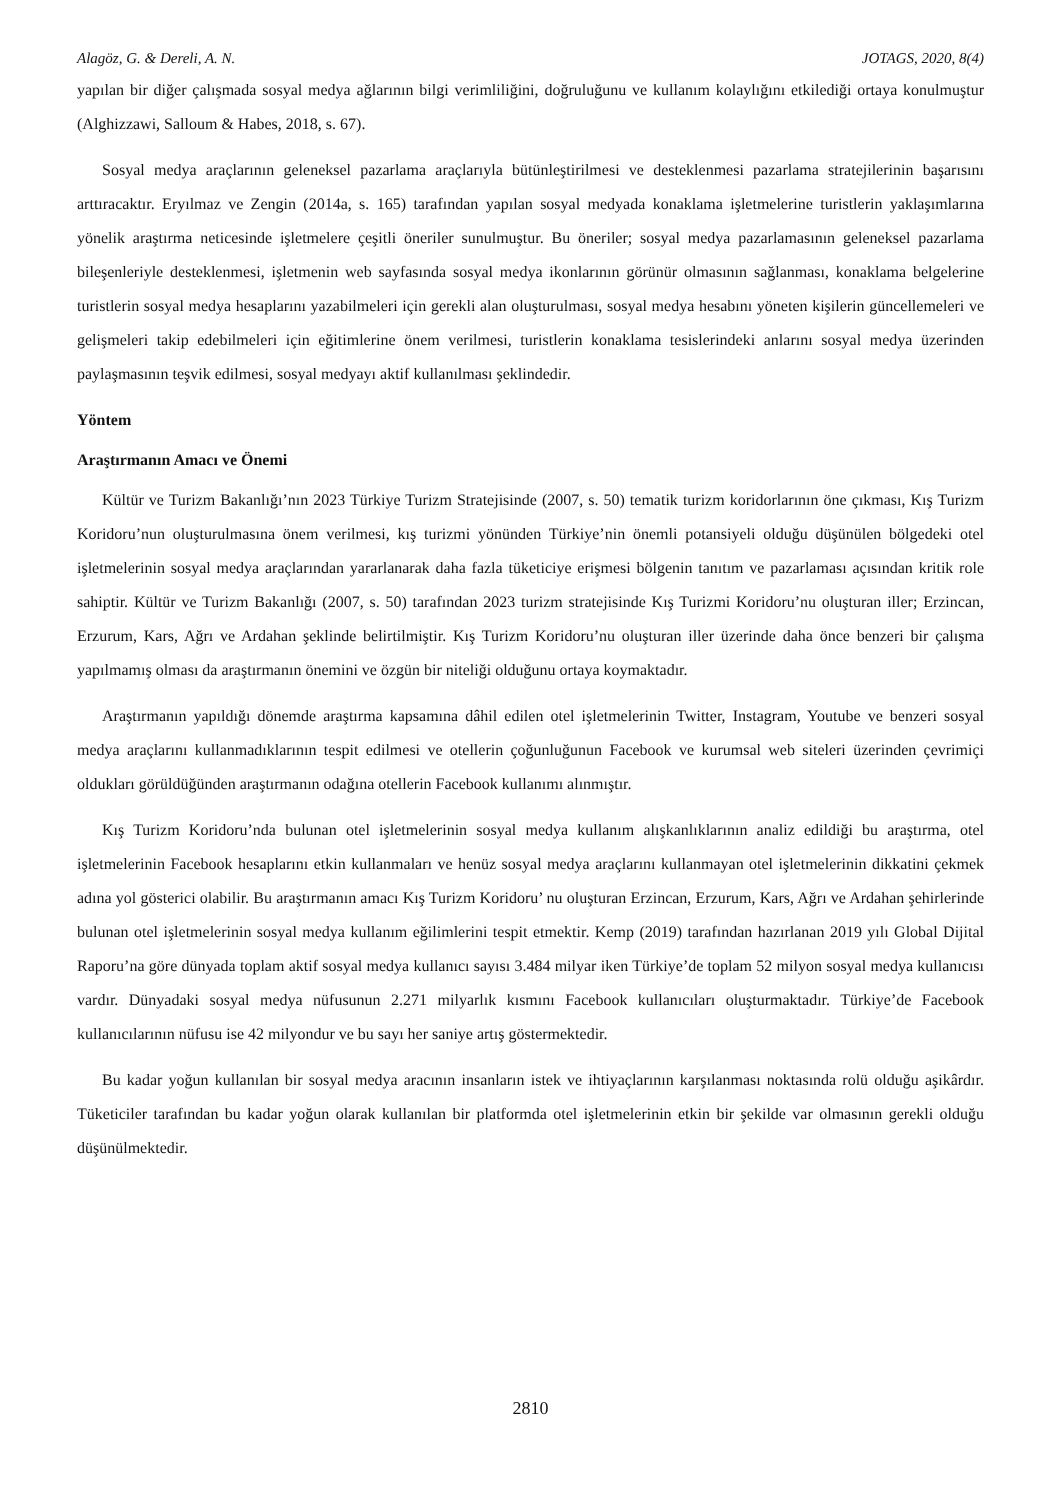Alagöz, G. & Dereli, A. N. JOTAGS, 2020, 8(4)
yapılan bir diğer çalışmada sosyal medya ağlarının bilgi verimliliğini, doğruluğunu ve kullanım kolaylığını etkilediği ortaya konulmuştur (Alghizzawi, Salloum & Habes, 2018, s. 67).
Sosyal medya araçlarının geleneksel pazarlama araçlarıyla bütünleştirilmesi ve desteklenmesi pazarlama stratejilerinin başarısını arttıracaktır. Eryılmaz ve Zengin (2014a, s. 165) tarafından yapılan sosyal medyada konaklama işletmelerine turistlerin yaklaşımlarına yönelik araştırma neticesinde işletmelere çeşitli öneriler sunulmuştur. Bu öneriler; sosyal medya pazarlamasının geleneksel pazarlama bileşenleriyle desteklenmesi, işletmenin web sayfasında sosyal medya ikonlarının görünür olmasının sağlanması, konaklama belgelerine turistlerin sosyal medya hesaplarını yazabilmeleri için gerekli alan oluşturulması, sosyal medya hesabını yöneten kişilerin güncellemeleri ve gelişmeleri takip edebilmeleri için eğitimlerine önem verilmesi, turistlerin konaklama tesislerindeki anlarını sosyal medya üzerinden paylaşmasının teşvik edilmesi, sosyal medyayı aktif kullanılması şeklindedir.
Yöntem
Araştırmanın Amacı ve Önemi
Kültür ve Turizm Bakanlığı’nın 2023 Türkiye Turizm Stratejisinde (2007, s. 50) tematik turizm koridorlarının öne çıkması, Kış Turizm Koridoru’nun oluşturulmasına önem verilmesi, kış turizmi yönünden Türkiye’nin önemli potansiyeli olduğu düşünülen bölgedeki otel işletmelerinin sosyal medya araçlarından yararlanarak daha fazla tüketiciye erişmesi bölgenin tanıtım ve pazarlaması açısından kritik role sahiptir. Kültür ve Turizm Bakanlığı (2007, s. 50) tarafından 2023 turizm stratejisinde Kış Turizmi Koridoru’nu oluşturan iller; Erzincan, Erzurum, Kars, Ağrı ve Ardahan şeklinde belirtilmiştir. Kış Turizm Koridoru’nu oluşturan iller üzerinde daha önce benzeri bir çalışma yapılmamış olması da araştırmanın önemini ve özgün bir niteliği olduğunu ortaya koymaktadır.
Araştırmanın yapıldığı dönemde araştırma kapsamına dâhil edilen otel işletmelerinin Twitter, Instagram, Youtube ve benzeri sosyal medya araçlarını kullanmadıklarının tespit edilmesi ve otellerin çoğunluğunun Facebook ve kurumsal web siteleri üzerinden çevrimiçi oldukları görüldüğünden araştırmanın odağına otellerin Facebook kullanımı alınmıştır.
Kış Turizm Koridoru’nda bulunan otel işletmelerinin sosyal medya kullanım alışkanlıklarının analiz edildiği bu araştırma, otel işletmelerinin Facebook hesaplarını etkin kullanmaları ve henüz sosyal medya araçlarını kullanmayan otel işletmelerinin dikkatini çekmek adına yol gösterici olabilir. Bu araştırmanın amacı Kış Turizm Koridoru’ nu oluşturan Erzincan, Erzurum, Kars, Ağrı ve Ardahan şehirlerinde bulunan otel işletmelerinin sosyal medya kullanım eğilimlerini tespit etmektir. Kemp (2019) tarafından hazırlanan 2019 yılı Global Dijital Raporu’na göre dünyada toplam aktif sosyal medya kullanıcı sayısı 3.484 milyar iken Türkiye’de toplam 52 milyon sosyal medya kullanıcısı vardır. Dünyadaki sosyal medya nüfusunun 2.271 milyarlık kısmını Facebook kullanıcıları oluşturmaktadır. Türkiye’de Facebook kullanıcılarının nüfusu ise 42 milyondur ve bu sayı her saniye artış göstermektedir.
Bu kadar yoğun kullanılan bir sosyal medya aracının insanların istek ve ihtiyaçlarının karşılanması noktasında rolü olduğu aşikârdır. Tüketiciler tarafından bu kadar yoğun olarak kullanılan bir platformda otel işletmelerinin etkin bir şekilde var olmasının gerekli olduğu düşünülmektedir.
2810